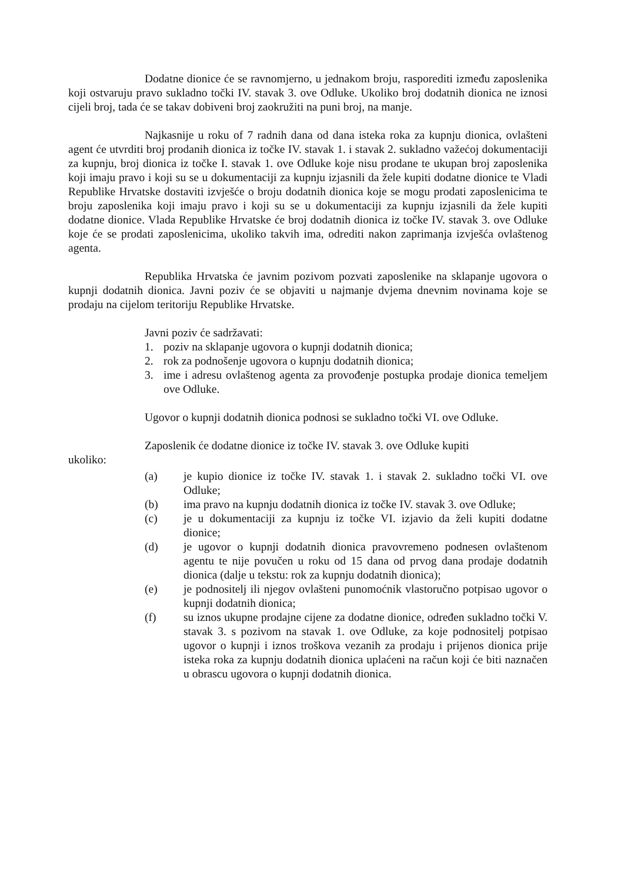Dodatne dionice će se ravnomjerno, u jednakom broju, rasporediti između zaposlenika koji ostvaruju pravo sukladno točki IV. stavak 3. ove Odluke. Ukoliko broj dodatnih dionica ne iznosi cijeli broj, tada će se takav dobiveni broj zaokružiti na puni broj, na manje.
Najkasnije u roku of 7 radnih dana od dana isteka roka za kupnju dionica, ovlašteni agent će utvrditi broj prodanih dionica iz točke IV. stavak 1. i stavak 2. sukladno važećoj dokumentaciji za kupnju, broj dionica iz točke I. stavak 1. ove Odluke koje nisu prodane te ukupan broj zaposlenika koji imaju pravo i koji su se u dokumentaciji za kupnju izjasnili da žele kupiti dodatne dionice te Vladi Republike Hrvatske dostaviti izvješće o broju dodatnih dionica koje se mogu prodati zaposlenicima te broju zaposlenika koji imaju pravo i koji su se u dokumentaciji za kupnju izjasnili da žele kupiti dodatne dionice. Vlada Republike Hrvatske će broj dodatnih dionica iz točke IV. stavak 3. ove Odluke koje će se prodati zaposlenicima, ukoliko takvih ima, odrediti nakon zaprimanja izvješća ovlaštenog agenta.
Republika Hrvatska će javnim pozivom pozvati zaposlenike na sklapanje ugovora o kupnji dodatnih dionica. Javni poziv će se objaviti u najmanje dvjema dnevnim novinama koje se prodaju na cijelom teritoriju Republike Hrvatske.
Javni poziv će sadržavati:
1. poziv na sklapanje ugovora o kupnji dodatnih dionica;
2. rok za podnošenje ugovora o kupnju dodatnih dionica;
3. ime i adresu ovlaštenog agenta za provođenje postupka prodaje dionica temeljem ove Odluke.
Ugovor o kupnji dodatnih dionica podnosi se sukladno točki VI. ove Odluke.
Zaposlenik će dodatne dionice iz točke IV. stavak 3. ove Odluke kupiti
ukoliko:
(a) je kupio dionice iz točke IV. stavak 1. i stavak 2. sukladno točki VI. ove Odluke;
(b) ima pravo na kupnju dodatnih dionica iz točke IV. stavak 3. ove Odluke;
(c) je u dokumentaciji za kupnju iz točke VI. izjavio da želi kupiti dodatne dionice;
(d) je ugovor o kupnji dodatnih dionica pravovremeno podnesen ovlaštenom agentu te nije povučen u roku od 15 dana od prvog dana prodaje dodatnih dionica (dalje u tekstu: rok za kupnju dodatnih dionica);
(e) je podnositelj ili njegov ovlašteni punomoćnik vlastoručno potpisao ugovor o kupnji dodatnih dionica;
(f) su iznos ukupne prodajne cijene za dodatne dionice, određen sukladno točki V. stavak 3. s pozivom na stavak 1. ove Odluke, za koje podnositelj potpisao ugovor o kupnji i iznos troškova vezanih za prodaju i prijenos dionica prije isteka roka za kupnju dodatnih dionica uplaćeni na račun koji će biti naznačen u obrascu ugovora o kupnji dodatnih dionica.